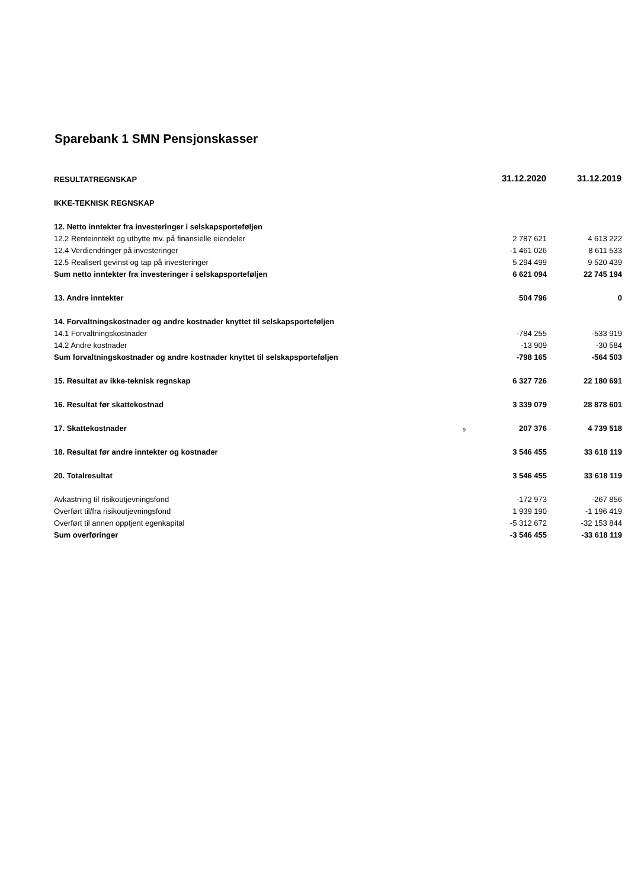Sparebank 1 SMN Pensjonskasser
| RESULTATREGNSKAP | | 31.12.2020 | 31.12.2019 |
| IKKE-TEKNISK REGNSKAP | | | |
| 12. Netto inntekter fra investeringer i selskapsporteføljen | | | |
| 12.2 Renteinntekt og utbytte mv. på finansielle eiendeler | | 2 787 621 | 4 613 222 |
| 12.4 Verdiendringer på investeringer | | -1 461 026 | 8 611 533 |
| 12.5 Realisert gevinst og tap på investeringer | | 5 294 499 | 9 520 439 |
| Sum netto inntekter fra investeringer i selskapsporteføljen | | 6 621 094 | 22 745 194 |
| 13. Andre inntekter | | 504 796 | 0 |
| 14. Forvaltningskostnader og andre kostnader knyttet til selskapsporteføljen | | | |
| 14.1 Forvaltningskostnader | | -784 255 | -533 919 |
| 14.2 Andre kostnader | | -13 909 | -30 584 |
| Sum forvaltningskostnader og andre kostnader knyttet til selskapsporteføljen | | -798 165 | -564 503 |
| 15. Resultat av ikke-teknisk regnskap | | 6 327 726 | 22 180 691 |
| 16. Resultat før skattekostnad | | 3 339 079 | 28 878 601 |
| 17. Skattekostnader | 9 | 207 376 | 4 739 518 |
| 18. Resultat før andre inntekter og kostnader | | 3 546 455 | 33 618 119 |
| 20. Totalresultat | | 3 546 455 | 33 618 119 |
| Avkastning til risikoutjevningsfond | | -172 973 | -267 856 |
| Overført til/fra risikoutjevningsfond | | 1 939 190 | -1 196 419 |
| Overført til annen opptjent egenkapital | | -5 312 672 | -32 153 844 |
| Sum overføringer | | -3 546 455 | -33 618 119 |